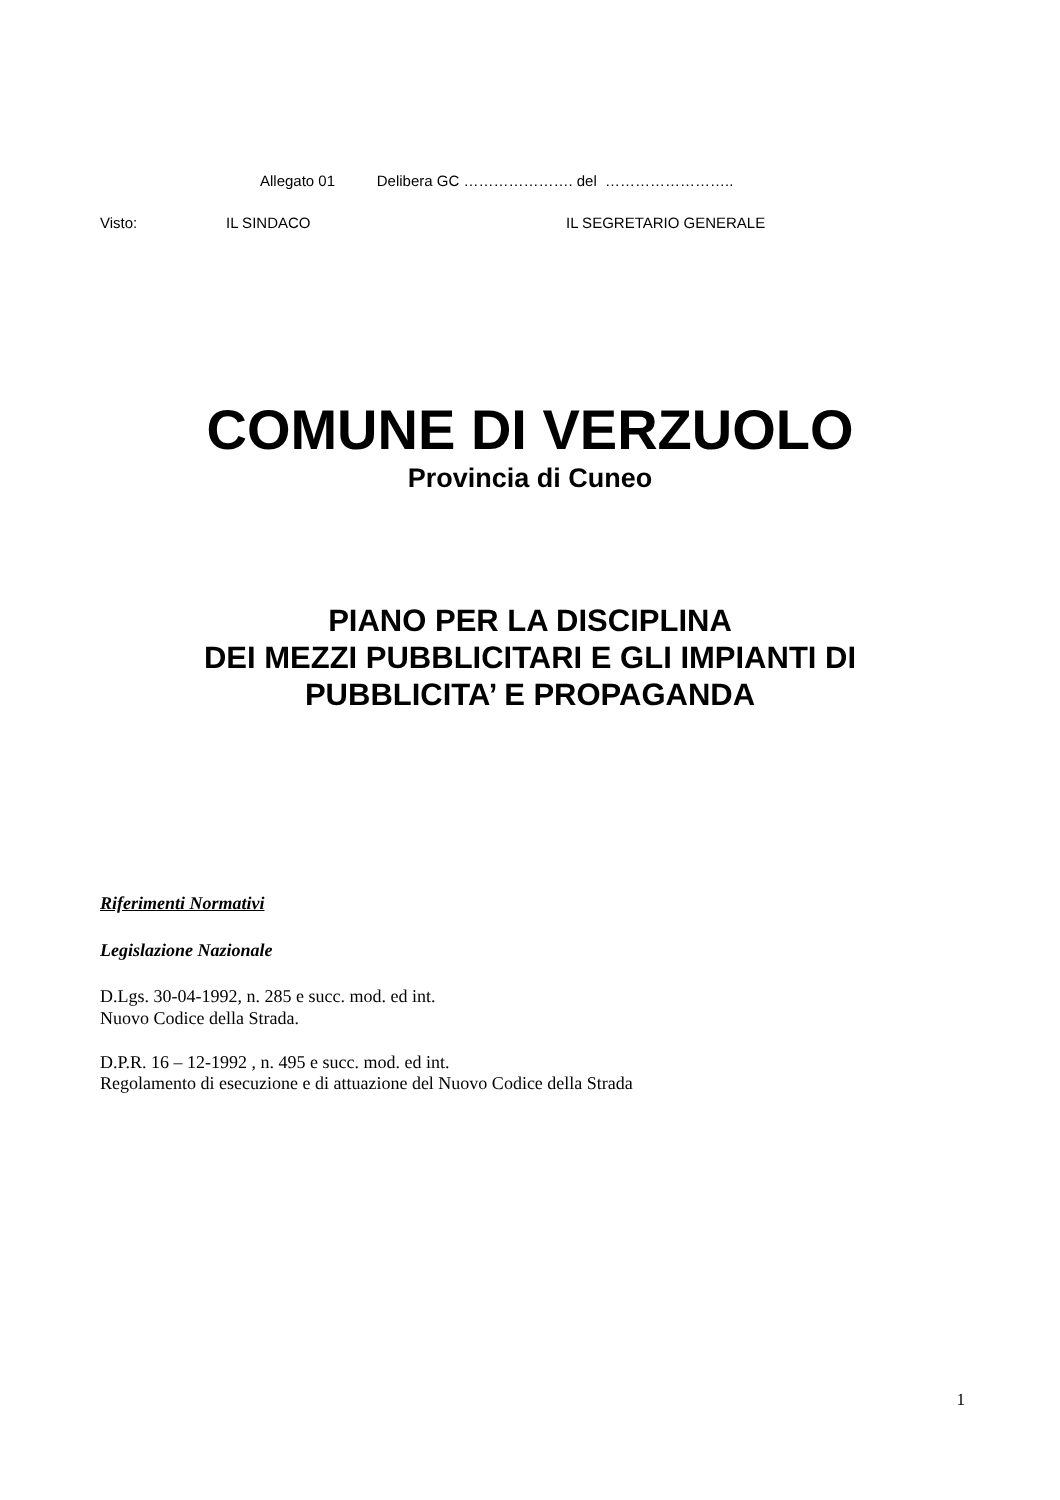Allegato 01 Delibera GC …………………. del ……………………..
Visto: IL SINDACO IL SEGRETARIO GENERALE
COMUNE DI VERZUOLO
Provincia di Cuneo
PIANO PER LA DISCIPLINA
DEI MEZZI PUBBLICITARI E GLI IMPIANTI DI
PUBBLICITA’ E PROPAGANDA
Riferimenti Normativi
Legislazione Nazionale
D.Lgs. 30-04-1992, n. 285 e succ. mod. ed int.
Nuovo Codice della Strada.
D.P.R. 16 – 12-1992 , n. 495 e succ. mod. ed int.
Regolamento di esecuzione e di attuazione del Nuovo Codice della Strada
1